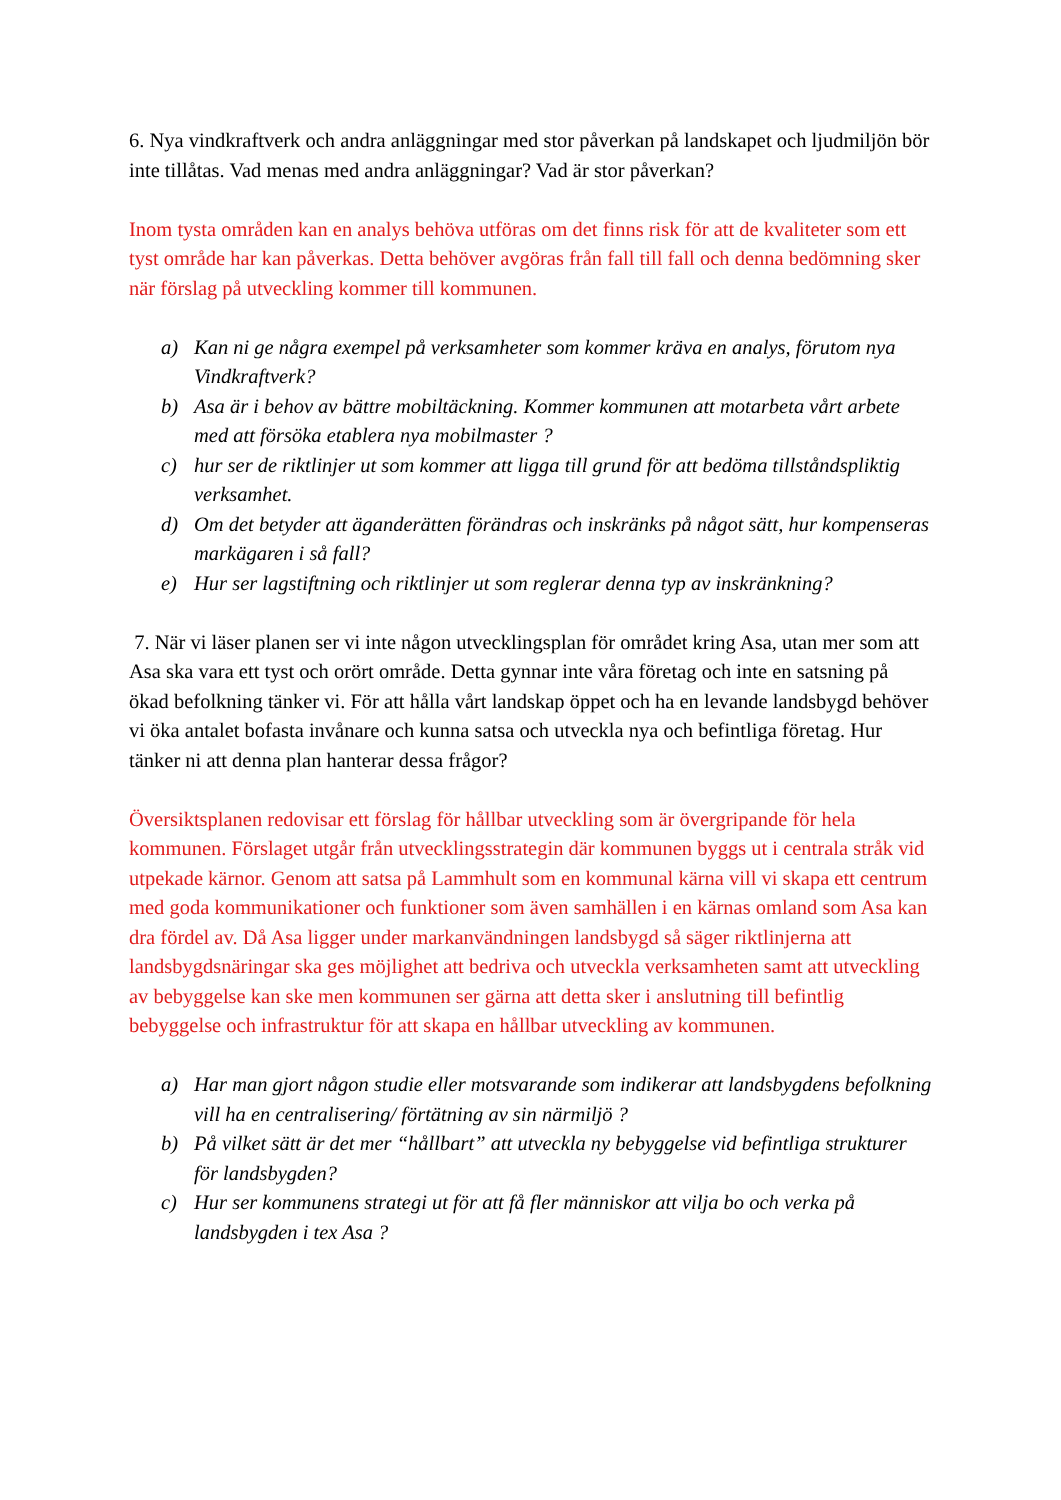6. Nya vindkraftverk och andra anläggningar med stor påverkan på landskapet och ljudmiljön bör inte tillåtas. Vad menas med andra anläggningar? Vad är stor påverkan?
Inom tysta områden kan en analys behöva utföras om det finns risk för att de kvaliteter som ett tyst område har kan påverkas. Detta behöver avgöras från fall till fall och denna bedömning sker när förslag på utveckling kommer till kommunen.
a) Kan ni ge några exempel på verksamheter som kommer kräva en analys, förutom nya Vindkraftverk?
b) Asa är i behov av bättre mobiltäckning. Kommer kommunen att motarbeta vårt arbete med att försöka etablera nya mobilmaster ?
c) hur ser de riktlinjer ut som kommer att ligga till grund för att bedöma tillståndspliktig verksamhet.
d) Om det betyder att äganderätten förändras och inskränks på något sätt, hur kompenseras markägaren i så fall?
e) Hur ser lagstiftning och riktlinjer ut som reglerar denna typ av inskränkning?
7. När vi läser planen ser vi inte någon utvecklingsplan för området kring Asa, utan mer som att Asa ska vara ett tyst och orört område. Detta gynnar inte våra företag och inte en satsning på ökad befolkning tänker vi. För att hålla vårt landskap öppet och ha en levande landsbygd behöver vi öka antalet bofasta invånare och kunna satsa och utveckla nya och befintliga företag. Hur tänker ni att denna plan hanterar dessa frågor?
Översiktsplanen redovisar ett förslag för hållbar utveckling som är övergripande för hela kommunen. Förslaget utgår från utvecklingsstrategin där kommunen byggs ut i centrala stråk vid utpekade kärnor. Genom att satsa på Lammhult som en kommunal kärna vill vi skapa ett centrum med goda kommunikationer och funktioner som även samhällen i en kärnas omland som Asa kan dra fördel av. Då Asa ligger under markanvändningen landsbygd så säger riktlinjerna att landsbygdsnäringar ska ges möjlighet att bedriva och utveckla verksamheten samt att utveckling av bebyggelse kan ske men kommunen ser gärna att detta sker i anslutning till befintlig bebyggelse och infrastruktur för att skapa en hållbar utveckling av kommunen.
a) Har man gjort någon studie eller motsvarande som indikerar att landsbygdens befolkning vill ha en centralisering/ förtätning av sin närmiljö ?
b) På vilket sätt är det mer “hållbart” att utveckla ny bebyggelse vid befintliga strukturer för landsbygden?
c) Hur ser kommunens strategi ut för att få fler människor att vilja bo och verka på landsbygden i tex Asa ?